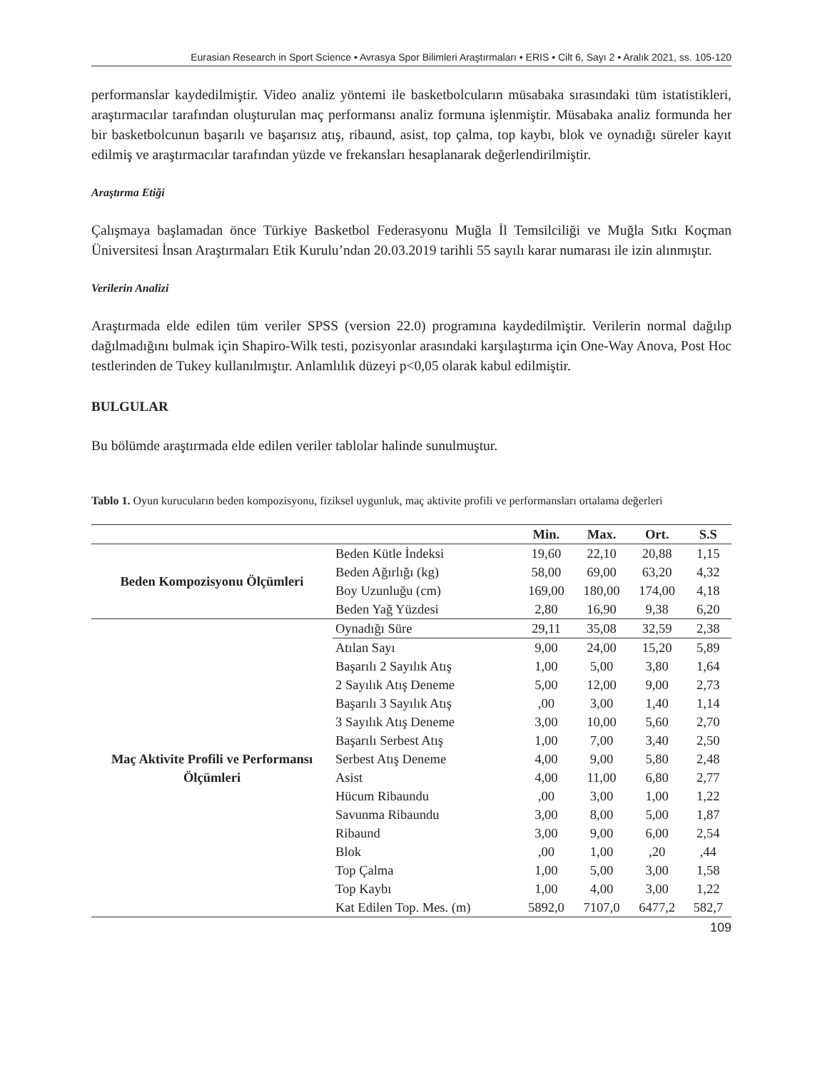Eurasian Research in Sport Science • Avrasya Spor Bilimleri Araştırmaları • ERIS • Cilt 6, Sayı 2 • Aralık 2021, ss. 105-120
performanslar kaydedilmiştir. Video analiz yöntemi ile basketbolcuların müsabaka sırasındaki tüm istatistikleri, araştırmacılar tarafından oluşturulan maç performansı analiz formuna işlenmiştir. Müsabaka analiz formunda her bir basketbolcunun başarılı ve başarısız atış, ribaund, asist, top çalma, top kaybı, blok ve oynadığı süreler kayıt edilmiş ve araştırmacılar tarafından yüzde ve frekansları hesaplanarak değerlendirilmiştir.
Araştırma Etiği
Çalışmaya başlamadan önce Türkiye Basketbol Federasyonu Muğla İl Temsilciliği ve Muğla Sıtkı Koçman Üniversitesi İnsan Araştırmaları Etik Kurulu’ndan 20.03.2019 tarihli 55 sayılı karar numarası ile izin alınmıştır.
Verilerin Analizi
Araştırmada elde edilen tüm veriler SPSS (version 22.0) programına kaydedilmiştir. Verilerin normal dağılıp dağılmadığını bulmak için Shapiro-Wilk testi, pozisyonlar arasındaki karşılaştırma için One-Way Anova, Post Hoc testlerinden de Tukey kullanılmıştır. Anlamlılık düzeyi p<0,05 olarak kabul edilmiştir.
BULGULAR
Bu bölümde araştırmada elde edilen veriler tablolar halinde sunulmuştur.
Tablo 1. Oyun kurucuların beden kompozisyonu, fiziksel uygunluk, maç aktivite profili ve performansları ortalama değerleri
| | | Min. | Max. | Ort. | S.S |
| --- | --- | --- | --- | --- | --- |
| Beden Kompozisyonu Ölçümleri | Beden Kütle İndeksi | 19,60 | 22,10 | 20,88 | 1,15 |
| | Beden Ağırlığı (kg) | 58,00 | 69,00 | 63,20 | 4,32 |
| | Boy Uzunluğu (cm) | 169,00 | 180,00 | 174,00 | 4,18 |
| | Beden Yağ Yüzdesi | 2,80 | 16,90 | 9,38 | 6,20 |
| Maç Aktivite Profili ve Performansı Ölçümleri | Oynadığı Süre | 29,11 | 35,08 | 32,59 | 2,38 |
| | Atılan Sayı | 9,00 | 24,00 | 15,20 | 5,89 |
| | Başarılı 2 Sayılık Atış | 1,00 | 5,00 | 3,80 | 1,64 |
| | 2 Sayılık Atış Deneme | 5,00 | 12,00 | 9,00 | 2,73 |
| | Başarılı 3 Sayılık Atış | ,00 | 3,00 | 1,40 | 1,14 |
| | 3 Sayılık Atış Deneme | 3,00 | 10,00 | 5,60 | 2,70 |
| | Başarılı Serbest Atış | 1,00 | 7,00 | 3,40 | 2,50 |
| | Serbest Atış Deneme | 4,00 | 9,00 | 5,80 | 2,48 |
| | Asist | 4,00 | 11,00 | 6,80 | 2,77 |
| | Hücum Ribaundu | ,00 | 3,00 | 1,00 | 1,22 |
| | Savunma Ribaundu | 3,00 | 8,00 | 5,00 | 1,87 |
| | Ribaund | 3,00 | 9,00 | 6,00 | 2,54 |
| | Blok | ,00 | 1,00 | ,20 | ,44 |
| | Top Çalma | 1,00 | 5,00 | 3,00 | 1,58 |
| | Top Kaybı | 1,00 | 4,00 | 3,00 | 1,22 |
| | Kat Edilen Top. Mes. (m) | 5892,0 | 7107,0 | 6477,2 | 582,7 |
109